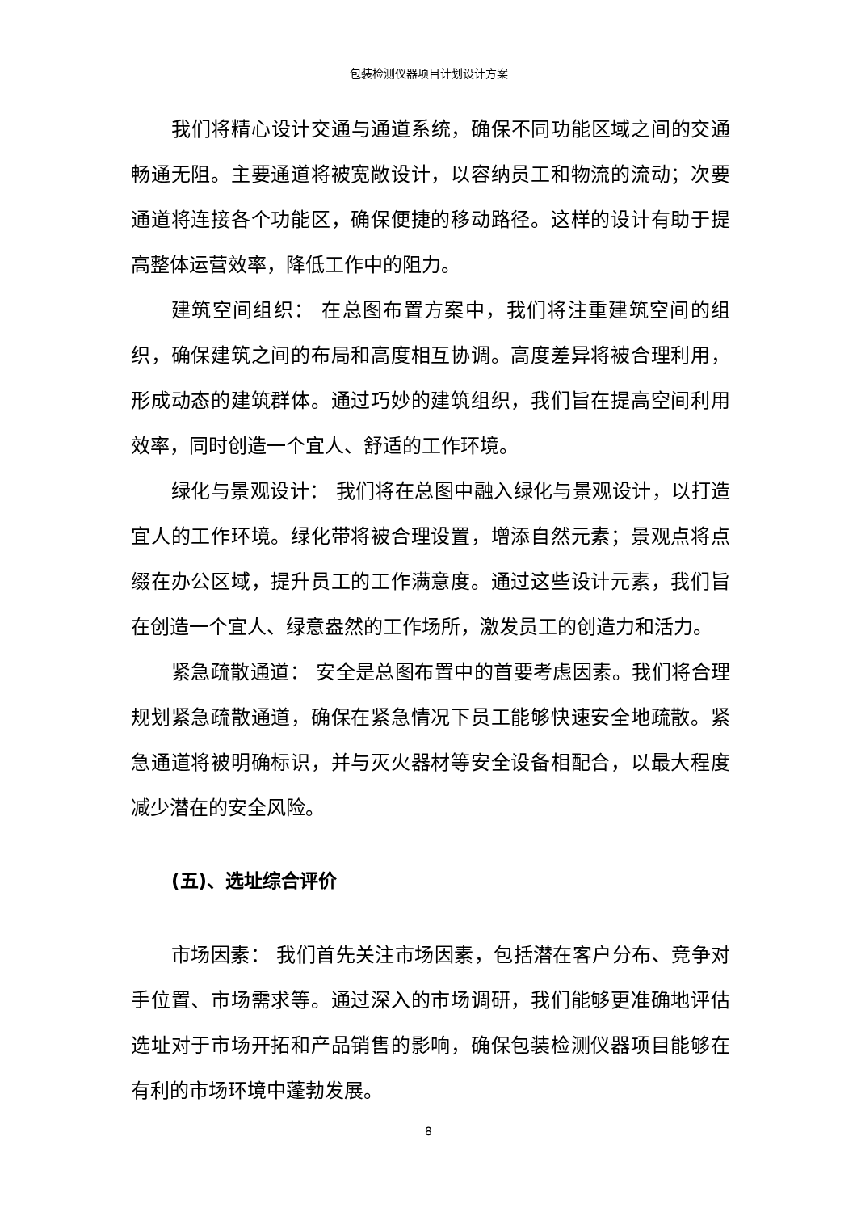包装检测仪器项目计划设计方案
我们将精心设计交通与通道系统，确保不同功能区域之间的交通畅通无阻。主要通道将被宽敞设计，以容纳员工和物流的流动；次要通道将连接各个功能区，确保便捷的移动路径。这样的设计有助于提高整体运营效率，降低工作中的阻力。
建筑空间组织： 在总图布置方案中，我们将注重建筑空间的组织，确保建筑之间的布局和高度相互协调。高度差异将被合理利用，形成动态的建筑群体。通过巧妙的建筑组织，我们旨在提高空间利用效率，同时创造一个宜人、舒适的工作环境。
绿化与景观设计： 我们将在总图中融入绿化与景观设计，以打造宜人的工作环境。绿化带将被合理设置，增添自然元素；景观点将点缀在办公区域，提升员工的工作满意度。通过这些设计元素，我们旨在创造一个宜人、绿意盎然的工作场所，激发员工的创造力和活力。
紧急疏散通道： 安全是总图布置中的首要考虑因素。我们将合理规划紧急疏散通道，确保在紧急情况下员工能够快速安全地疏散。紧急通道将被明确标识，并与灭火器材等安全设备相配合，以最大程度减少潜在的安全风险。
(五)、选址综合评价
市场因素： 我们首先关注市场因素，包括潜在客户分布、竞争对手位置、市场需求等。通过深入的市场调研，我们能够更准确地评估选址对于市场开拓和产品销售的影响，确保包装检测仪器项目能够在有利的市场环境中蓬勃发展。
8